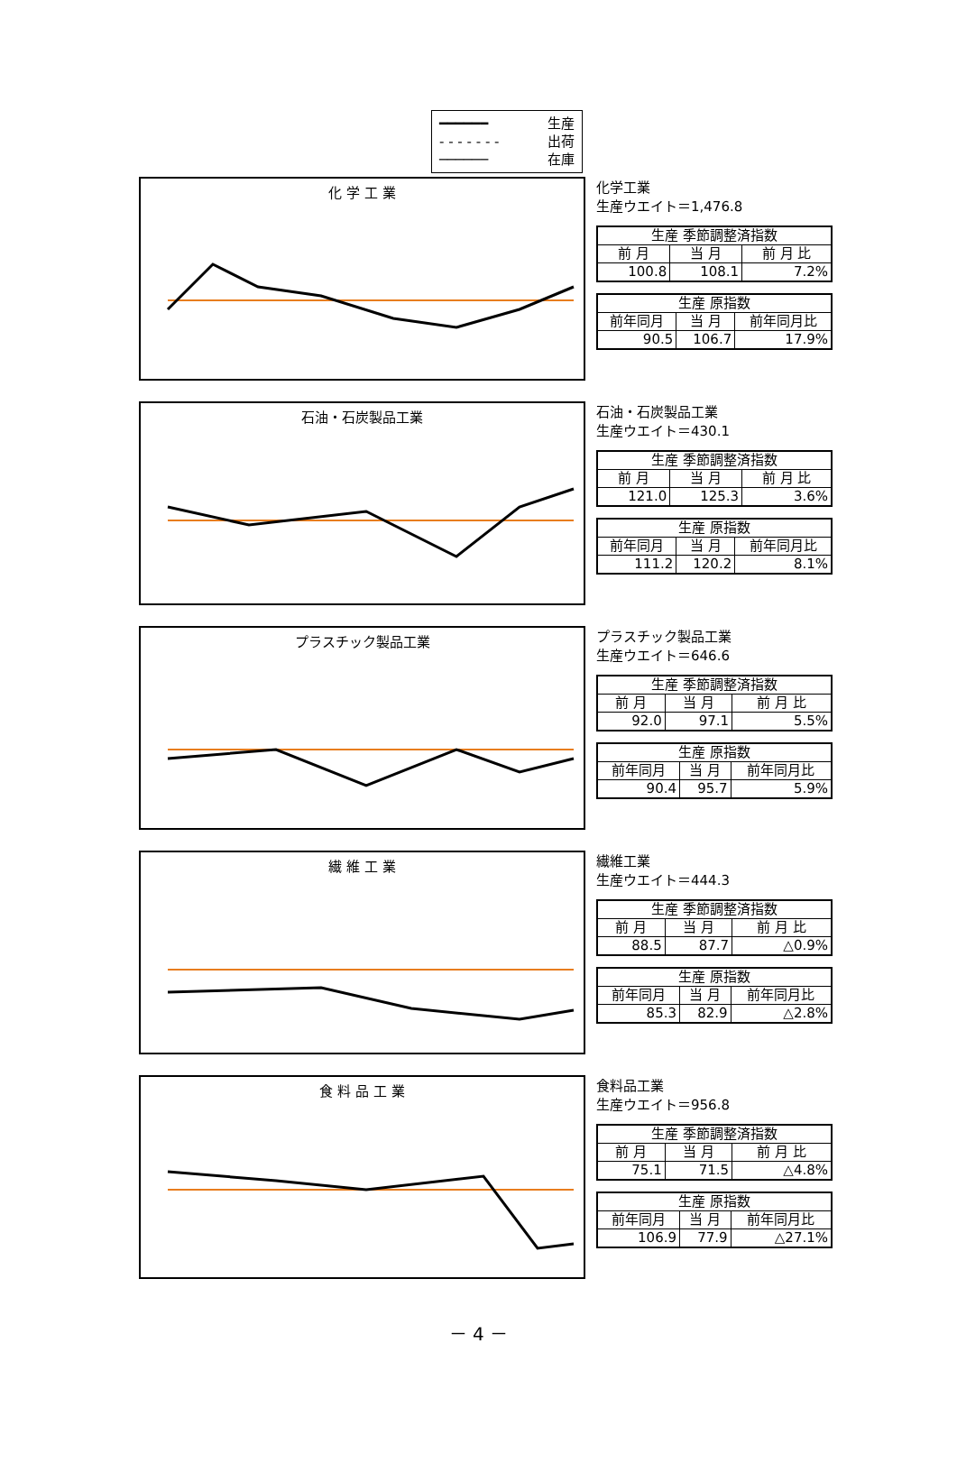━━━━━━ 生産
- - - - - - - 出荷
────── 在庫
化 学 工 業
化学工業
生産ウエイト＝1,476.8
| 生産 季節調整済指数 | | |
| 前 月 | 当 月 | 前 月 比 |
| 100.8 | 108.1 | 7.2% |
| 生産 原指数 | | |
| 前年同月 | 当 月 | 前年同月比 |
| 90.5 | 106.7 | 17.9% |
石油・石炭製品工業
石油・石炭製品工業
生産ウエイト＝430.1
| 生産 季節調整済指数 | | |
| 前 月 | 当 月 | 前 月 比 |
| 121.0 | 125.3 | 3.6% |
| 生産 原指数 | | |
| 前年同月 | 当 月 | 前年同月比 |
| 111.2 | 120.2 | 8.1% |
プラスチック製品工業
プラスチック製品工業
生産ウエイト＝646.6
| 生産 季節調整済指数 | | |
| 前 月 | 当 月 | 前 月 比 |
| 92.0 | 97.1 | 5.5% |
| 生産 原指数 | | |
| 前年同月 | 当 月 | 前年同月比 |
| 90.4 | 95.7 | 5.9% |
繊 維 工 業
繊維工業
生産ウエイト＝444.3
| 生産 季節調整済指数 | | |
| 前 月 | 当 月 | 前 月 比 |
| 88.5 | 87.7 | △0.9% |
| 生産 原指数 | | |
| 前年同月 | 当 月 | 前年同月比 |
| 85.3 | 82.9 | △2.8% |
食 料 品 工 業
食料品工業
生産ウエイト＝956.8
| 生産 季節調整済指数 | | |
| 前 月 | 当 月 | 前 月 比 |
| 75.1 | 71.5 | △4.8% |
| 生産 原指数 | | |
| 前年同月 | 当 月 | 前年同月比 |
| 106.9 | 77.9 | △27.1% |
－ 4 －